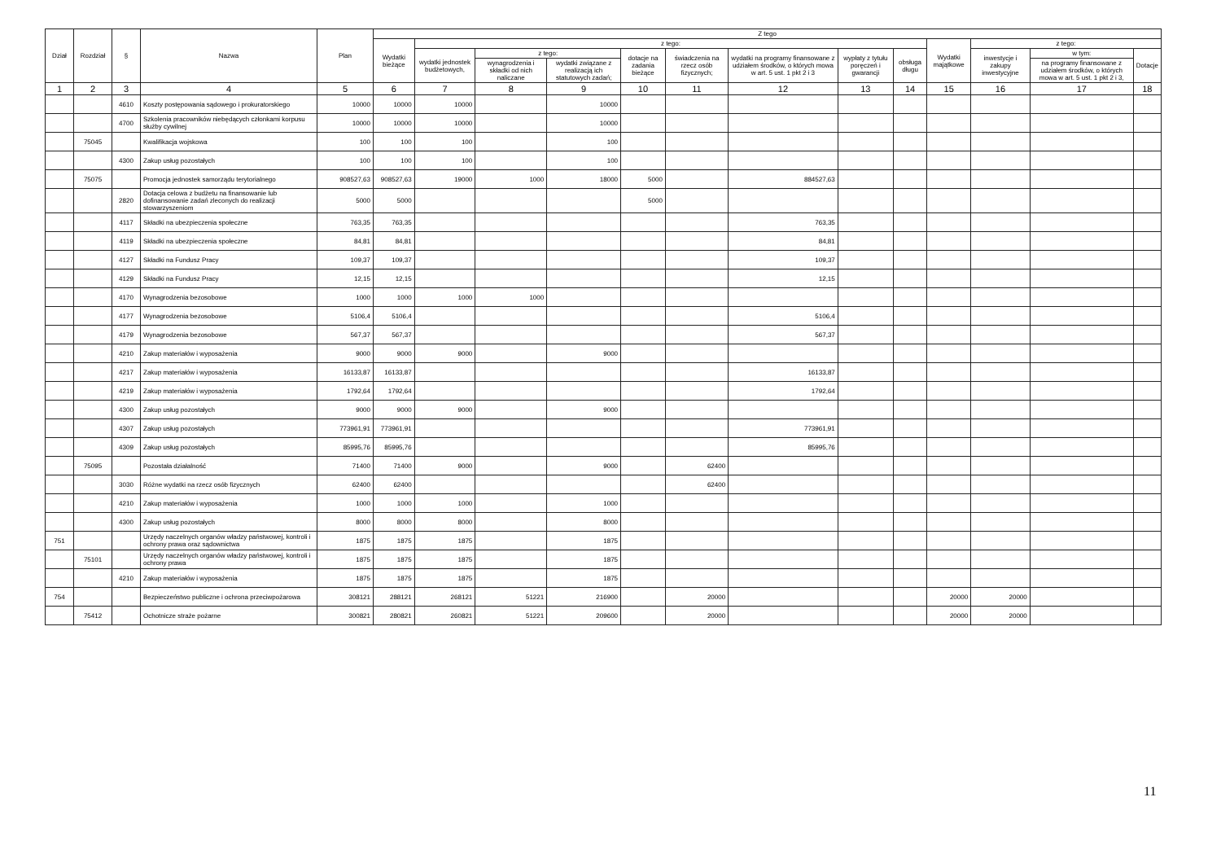| Dział | Rozdział | § | Nazwa | Plan | Z tego | | | | | | | | | | | | |
| --- | --- | --- | --- | --- | --- | --- | --- | --- | --- | --- | --- | --- | --- | --- | --- | --- | --- |
| | | | | | Wydatki bieżące | z tego: | | | | | | | | Wydatki majątkowe | z tego: | | |
| | | | | | | wydatki jednostek budżetowych, | z tego: | | dotacje na zadania bieżące | świadczenia na rzecz osób fizycznych; | wydatki na programy finansowane z udziałem środków, o których mowa w art. 5 ust. 1 pkt 2 i 3 | wypłaty z tytułu poręczeń i gwarancji | obsługa długu | | inwestycje i zakupy inwestycyjne | w tym: | Dotacje |
| | | | | | | | wynagrodzenia i składki od nich naliczane | wydatki związane z realizacją ich statutowych zadań; | | | | | | | | na programy finansowane z udziałem środków, o których mowa w art. 5 ust. 1 pkt 2 i 3, | |
| 1 | 2 | 3 | 4 | 5 | 6 | 7 | 8 | 9 | 10 | 11 | 12 | 13 | 14 | 15 | 16 | 17 | 18 |
| | | 4610 | Koszty postępowania sądowego i prokuratorskiego | 10000 | 10000 | 10000 | | 10000 | | | | | | | | | |
| | | 4700 | Szkolenia pracowników niebędących członkami korpusu służby cywilnej | 10000 | 10000 | 10000 | | 10000 | | | | | | | | | |
| | 75045 | | Kwalifikacja wojskowa | 100 | 100 | 100 | | 100 | | | | | | | | | |
| | | 4300 | Zakup usług pozostałych | 100 | 100 | 100 | | 100 | | | | | | | | | |
| | 75075 | | Promocja jednostek samorządu terytorialnego | 908527,63 | 908527,63 | 19000 | 1000 | 18000 | 5000 | | 884527,63 | | | | | | |
| | | 2820 | Dotacja celowa z budżetu na finansowanie lub dofinansowanie zadań zleconych do realizacji stowarzyszeniom | 5000 | 5000 | | | | 5000 | | | | | | | | |
| | | 4117 | Składki na ubezpieczenia społeczne | 763,35 | 763,35 | | | | | | 763,35 | | | | | | |
| | | 4119 | Składki na ubezpieczenia społeczne | 84,81 | 84,81 | | | | | | 84,81 | | | | | | |
| | | 4127 | Składki na Fundusz Pracy | 109,37 | 109,37 | | | | | | 109,37 | | | | | | |
| | | 4129 | Składki na Fundusz Pracy | 12,15 | 12,15 | | | | | | 12,15 | | | | | | |
| | | 4170 | Wynagrodzenia bezosobowe | 1000 | 1000 | 1000 | 1000 | | | | | | | | | | |
| | | 4177 | Wynagrodzenia bezosobowe | 5106,4 | 5106,4 | | | | | | 5106,4 | | | | | | |
| | | 4179 | Wynagrodzenia bezosobowe | 567,37 | 567,37 | | | | | | 567,37 | | | | | | |
| | | 4210 | Zakup materiałów i wyposażenia | 9000 | 9000 | 9000 | | 9000 | | | | | | | | | |
| | | 4217 | Zakup materiałów i wyposażenia | 16133,87 | 16133,87 | | | | | | 16133,87 | | | | | | |
| | | 4219 | Zakup materiałów i wyposażenia | 1792,64 | 1792,64 | | | | | | 1792,64 | | | | | | |
| | | 4300 | Zakup usług pozostałych | 9000 | 9000 | 9000 | | 9000 | | | | | | | | | |
| | | 4307 | Zakup usług pozostałych | 773961,91 | 773961,91 | | | | | | 773961,91 | | | | | | |
| | | 4309 | Zakup usług pozostałych | 85995,76 | 85995,76 | | | | | | 85995,76 | | | | | | |
| | 75095 | | Pozostała działalność | 71400 | 71400 | 9000 | | 9000 | | 62400 | | | | | | | |
| | | 3030 | Różne wydatki na rzecz osób fizycznych | 62400 | 62400 | | | | | 62400 | | | | | | | |
| | | 4210 | Zakup materiałów i wyposażenia | 1000 | 1000 | 1000 | | 1000 | | | | | | | | | |
| | | 4300 | Zakup usług pozostałych | 8000 | 8000 | 8000 | | 8000 | | | | | | | | | |
| 751 | | | Urzędy naczelnych organów władzy państwowej, kontroli i ochrony prawa oraz sądownictwa | 1875 | 1875 | 1875 | | 1875 | | | | | | | | | |
| | 75101 | | Urzędy naczelnych organów władzy państwowej, kontroli i ochrony prawa | 1875 | 1875 | 1875 | | 1875 | | | | | | | | | |
| | | 4210 | Zakup materiałów i wyposażenia | 1875 | 1875 | 1875 | | 1875 | | | | | | | | | |
| 754 | | | Bezpieczeństwo publiczne i ochrona przeciwpożarowa | 308121 | 288121 | 268121 | 51221 | 216900 | | 20000 | | | | 20000 | 20000 | | |
| | 75412 | | Ochotnicze straże pożarne | 300821 | 280821 | 260821 | 51221 | 209600 | | 20000 | | | | 20000 | 20000 | | |
11